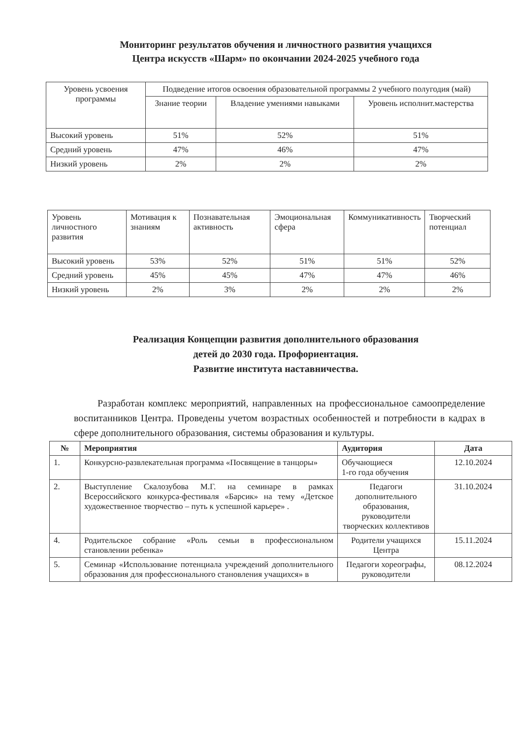Мониторинг результатов обучения и личностного развития учащихся
Центра искусств «Шарм» по окончании 2024-2025 учебного года
| Уровень усвоения программы | Подведение итогов освоения образовательной программы 2 учебного полугодия (май) | | |
| | Знание теории | Владение умениями навыками | Уровень исполнит.мастерства |
| Высокий уровень | 51% | 52% | 51% |
| Средний уровень | 47% | 46% | 47% |
| Низкий уровень | 2% | 2% | 2% |
| Уровень личностного развития | Мотивация к знаниям | Познавательная активность | Эмоциональная сфера | Коммуникативность | Творческий потенциал |
| Высокий уровень | 53% | 52% | 51% | 51% | 52% |
| Средний уровень | 45% | 45% | 47% | 47% | 46% |
| Низкий уровень | 2% | 3% | 2% | 2% | 2% |
Реализация Концепции развития дополнительного образования
детей до 2030 года. Профориентация.
Развитие института наставничества.
Разработан комплекс мероприятий, направленных на профессиональное самоопределение воспитанников Центра. Проведены учетом возрастных особенностей и потребности в кадрах в сфере дополнительного образования, системы образования и культуры.
| № | Мероприятия | Аудитория | Дата |
| --- | --- | --- | --- |
| 1. | Конкурсно-развлекательная программа «Посвящение в танцоры» | Обучающиеся 1-го года обучения | 12.10.2024 |
| 2. | Выступление Скалозубова М.Г. на семинаре в рамках Всероссийского конкурса-фестиваля «Барсик» на тему «Детское художественное творчество – путь к успешной карьере» . | Педагоги дополнительного образования, руководители творческих коллективов | 31.10.2024 |
| 4. | Родительское собрание «Роль семьи в профессиональном становлении ребенка» | Родители учащихся Центра | 15.11.2024 |
| 5. | Семинар «Использование потенциала учреждений дополнительного образования для профессионального становления учащихся» в | Педагоги хореографы, руководители | 08.12.2024 |